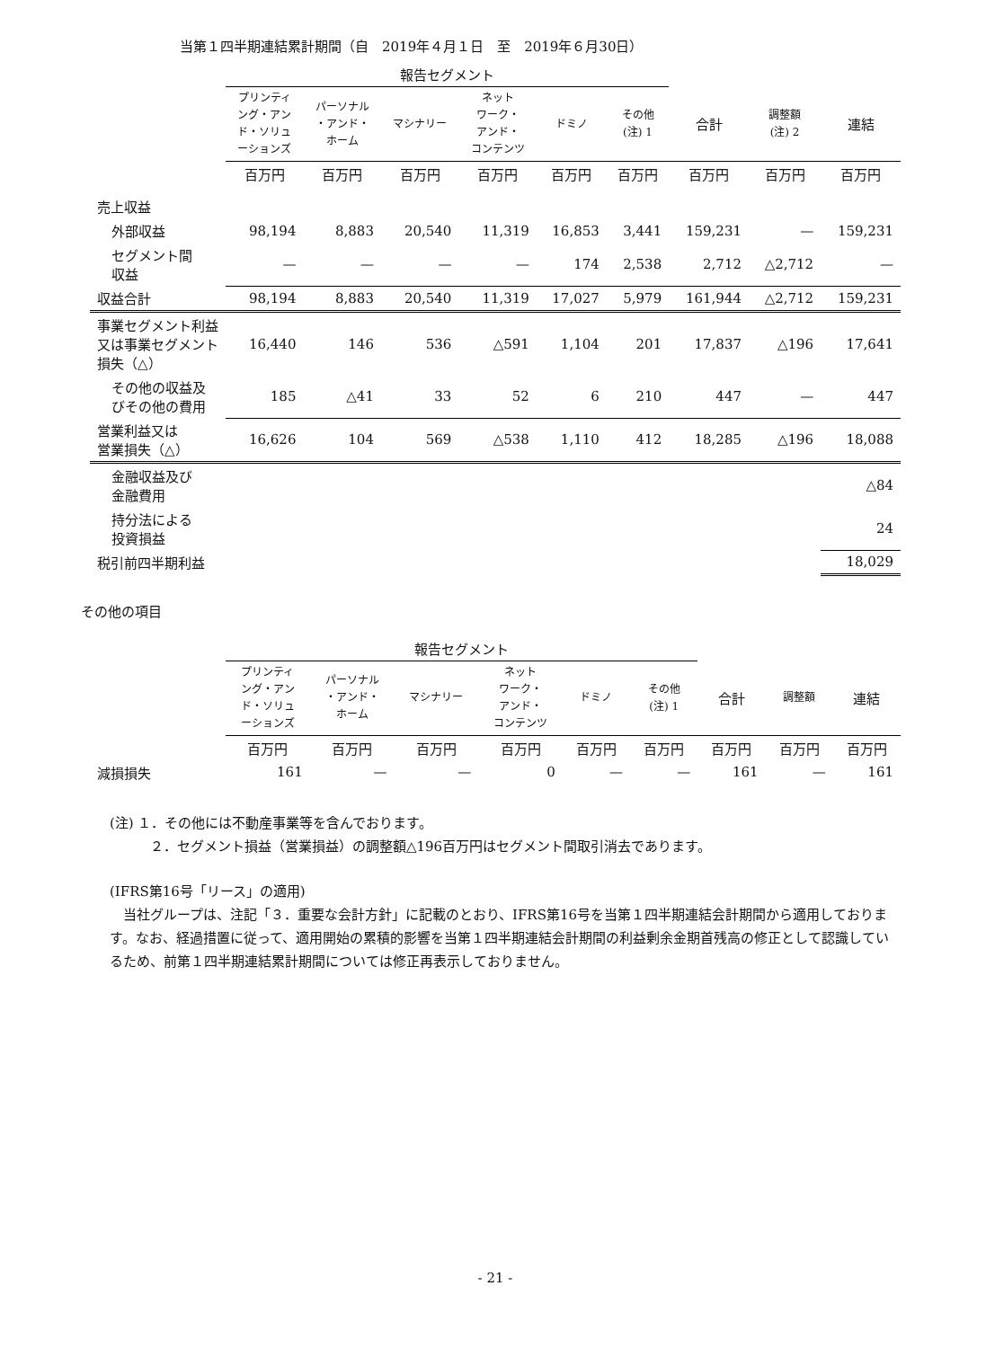当第１四半期連結累計期間（自　2019年４月１日　至　2019年６月30日）
| | 報告セグメント | | | | | | | | |
| | プリンティ ング・アン ド・ソリュ ーションズ | パーソナル ・アンド・ ホーム | マシナリー | ネット ワーク・ アンド・ コンテンツ | ドミノ | その他 (注) 1 | 合計 | 調整額 (注) 2 | 連結 |
| | 百万円 | 百万円 | 百万円 | 百万円 | 百万円 | 百万円 | 百万円 | 百万円 | 百万円 |
| 売上収益 | | | | | | | | | |
| 外部収益 | 98,194 | 8,883 | 20,540 | 11,319 | 16,853 | 3,441 | 159,231 | — | 159,231 |
| セグメント間 収益 | — | — | — | — | 174 | 2,538 | 2,712 | △2,712 | — |
| 収益合計 | 98,194 | 8,883 | 20,540 | 11,319 | 17,027 | 5,979 | 161,944 | △2,712 | 159,231 |
| 事業セグメント利益又は事業セグメント損失（△） | 16,440 | 146 | 536 | △591 | 1,104 | 201 | 17,837 | △196 | 17,641 |
| その他の収益及びその他の費用 | 185 | △41 | 33 | 52 | 6 | 210 | 447 | — | 447 |
| 営業利益又は 営業損失（△） | 16,626 | 104 | 569 | △538 | 1,110 | 412 | 18,285 | △196 | 18,088 |
| 金融収益及び 金融費用 | | | | | | | | | △84 |
| 持分法による 投資損益 | | | | | | | | | 24 |
| 税引前四半期利益 | | | | | | | | | 18,029 |
その他の項目
| | 報告セグメント | | | | | | | | |
| | プリンティ ング・アン ド・ソリュ ーションズ | パーソナル ・アンド・ ホーム | マシナリー | ネット ワーク・ アンド・ コンテンツ | ドミノ | その他 (注) 1 | 合計 | 調整額 | 連結 |
| | 百万円 | 百万円 | 百万円 | 百万円 | 百万円 | 百万円 | 百万円 | 百万円 | 百万円 |
| 減損損失 | 161 | — | — | 0 | — | — | 161 | — | 161 |
(注) １．その他には不動産事業等を含んでおります。
　　　２．セグメント損益（営業損益）の調整額△196百万円はセグメント間取引消去であります。
(IFRS第16号「リース」の適用)
　当社グループは、注記「３．重要な会計方針」に記載のとおり、IFRS第16号を当第１四半期連結会計期間から適用しております。なお、経過措置に従って、適用開始の累積的影響を当第１四半期連結会計期間の利益剰余金期首残高の修正として認識しているため、前第１四半期連結累計期間については修正再表示しておりません。
- 21 -